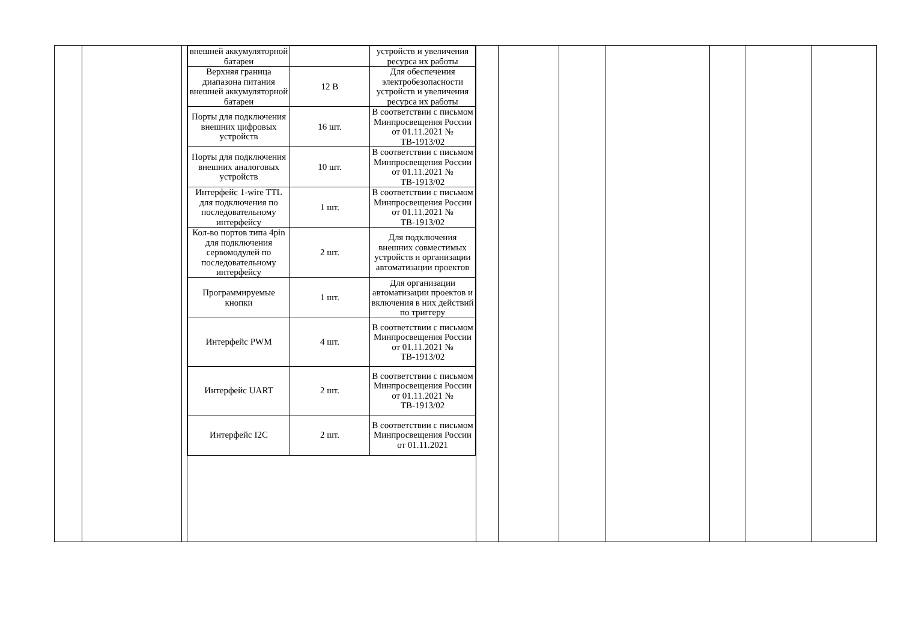| | | | / внешней аккумуляторной батареи / / устройств и увеличения ресурса их работы / / Верхняя граница диапазона питания внешней аккумуляторной батареи / 12 В / Для обеспечения электробезопасности устройств и увеличения ресурса их работы / / Порты для подключения внешних цифровых устройств / 16 шт. / В соответствии с письмом Минпросвещения России от 01.11.2021 № ТВ-1913/02 / / Порты для подключения внешних аналоговых устройств / 10 шт. / В соответствии с письмом Минпросвещения России от 01.11.2021 № ТВ-1913/02 / / Интерфейс 1-wire TTL для подключения по последовательному интерфейсу / 1 шт. / В соответствии с письмом Минпросвещения России от 01.11.2021 № ТВ-1913/02 / / Кол-во портов типа 4pin для подключения сервомодулей по последовательному интерфейсу / 2 шт. / Для подключения внешних совместимых устройств и организации автоматизации проектов / / Программируемые кнопки / 1 шт. / Для организации автоматизации проектов и включения в них действий по триггеру / / Интерфейс PWM / 4 шт. / В соответствии с письмом Минпросвещения России от 01.11.2021 № ТВ-1913/02 / / Интерфейс UART / 2 шт. / В соответствии с письмом Минпросвещения России от 01.11.2021 № ТВ-1913/02 / / Интерфейс I2C / 2 шт. / В соответствии с письмом Минпросвещения России от 01.11.2021 / | | | | | | | |